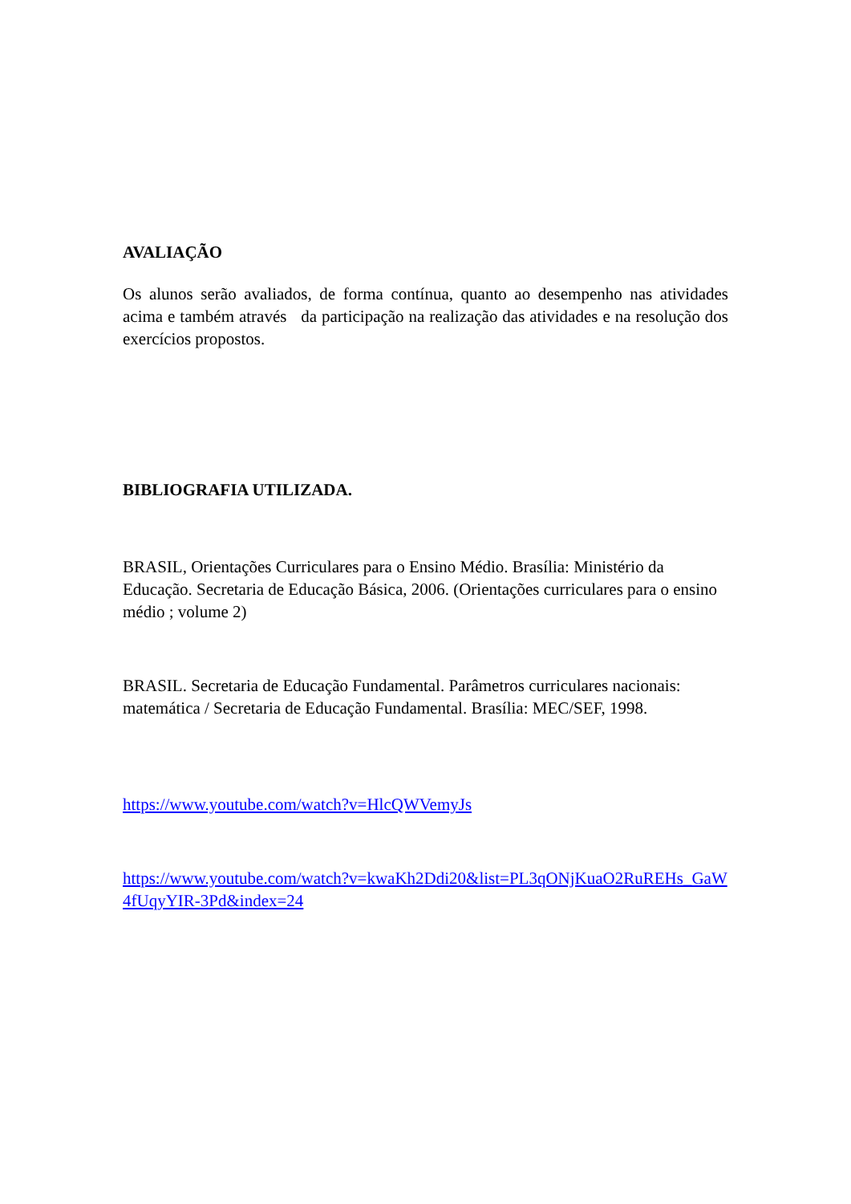AVALIAÇÃO
Os alunos serão avaliados, de forma contínua, quanto ao desempenho nas atividades acima e também através da participação na realização das atividades e na resolução dos exercícios propostos.
BIBLIOGRAFIA UTILIZADA.
BRASIL, Orientações Curriculares para o Ensino Médio. Brasília: Ministério da Educação. Secretaria de Educação Básica, 2006. (Orientações curriculares para o ensino médio ; volume 2)
BRASIL. Secretaria de Educação Fundamental. Parâmetros curriculares nacionais: matemática / Secretaria de Educação Fundamental. Brasília: MEC/SEF, 1998.
https://www.youtube.com/watch?v=HlcQWVemyJs
https://www.youtube.com/watch?v=kwaKh2Ddi20&list=PL3qONjKuaO2RuREHs_GaW4fUqyYIR-3Pd&index=24